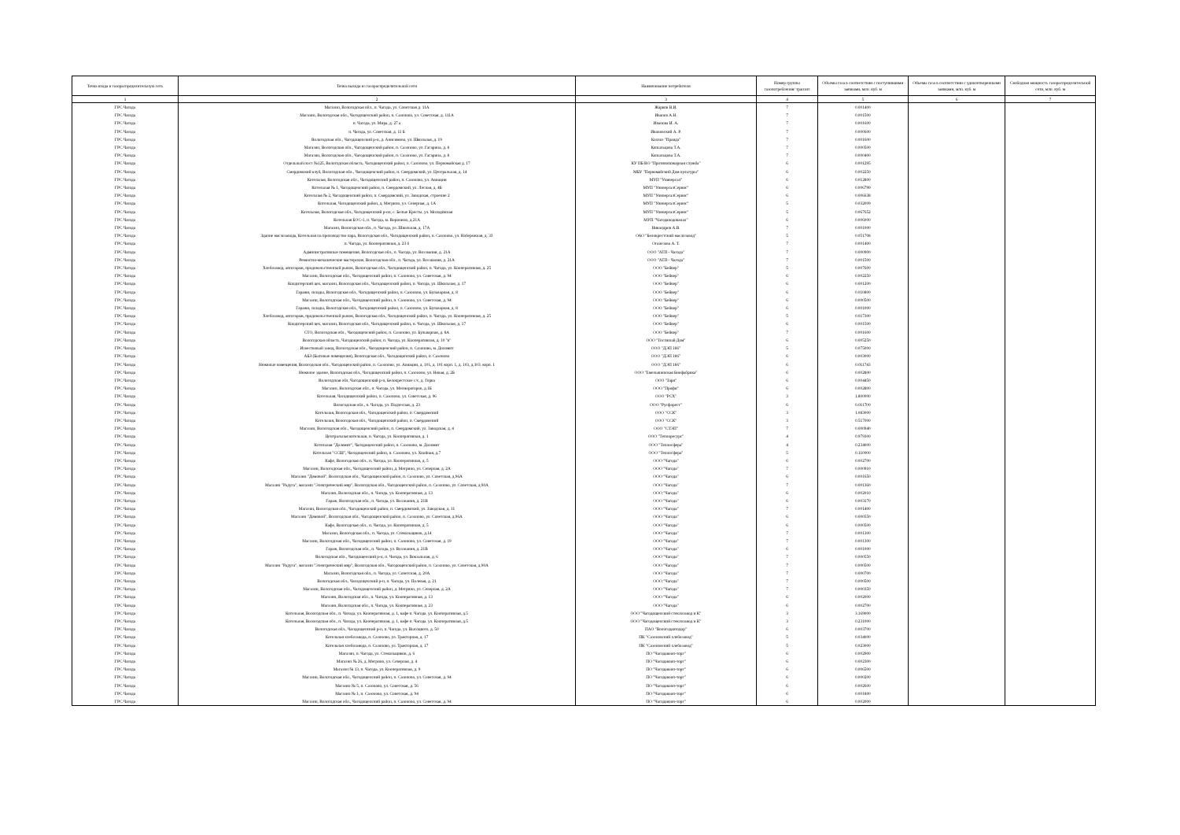| Точка входа в газораспределительную сеть | Точка выхода из газораспределительной сети | Наименование потребителя | Номер группы газопотребления/ транзит | Объемы газа в соответствии с поступившими заявками, млн. куб. м | Объемы газа в соответствии с удовлетворенными заявками, млн. куб. м | Свободная мощность газораспределительной сети, млн. куб. м |
| --- | --- | --- | --- | --- | --- | --- |
| 1 | 2 | 3 | 4 | 5 | 6 | 7 |
| ГРС Чагода | Магазин, Вологодская обл., п. Чагода, ул. Советская д. 11А | Жарков В.И. | 7 | 0.001400 | | |
| ГРС Чагода | Магазин, Вологодская обл., Чагодощенский район, п. Сазоново, ул. Советская, д. 111А | Иванов А.Н. | 7 | 0.001500 | | |
| ГРС Чагода | п. Чагода, ул. Мира, д. 27 а | Иванова И. А. | 7 | 0.001600 | | |
| ГРС Чагода | п. Чагода, ул. Советская, д. 11 Б | Ивановский А. Р. | 7 | 0.000600 | | |
| ГРС Чагода | Вологодская обл., Чагодощенский р-н, д. Анисимово, ул. Школьная, д. 19 | Колхоз "Правда" | 7 | 0.001600 | | |
| ГРС Чагода | Магазин, Вологодская обл., Чагодощенский район, п. Сазоново, ул. Гагарина, д. 8 | Копыльцова Т.А. | 7 | 0.000500 | | |
| ГРС Чагода | Магазин, Вологодская обл., Чагодощенский район, п. Сазоново, ул. Гагарина, д. 8 | Копыльцова Т.А. | 7 | 0.000400 | | |
| ГРС Чагода | Отдельный пост №125, Вологодская область, Чагодощенский район, п. Сазоново, ул. Первомайская д. 17 | КУ ПБ ВО "Противопожарная служба" | 6 | 0.001295 | | |
| ГРС Чагода | Смердомский клуб, Вологодская обл., Чагодощенский район, п. Смердомский, ул. Центральная, д. 14 | МБУ "Первомайский Дом культуры" | 6 | 0.002250 | | |
| ГРС Чагода | Котельная, Вологодская обл., Чагодощенский район, п. Сазоново, ул. Авиации | МУП "Универсал" | 6 | 0.012800 | | |
| ГРС Чагода | Котельная № 1, Чагодощенский район, п. Смердомский, ул. Лесная, д. 4Б | МУП "УниверсалСервис" | 6 | 0.006799 | | |
| ГРС Чагода | Котельная № 2, Чагодощенский район, п. Смердомский, ул. Заводская, строение 2 | МУП "УниверсалСервис" | 6 | 0.006638 | | |
| ГРС Чагода | Котельная, Чагодощенский район, д. Мегрино, ул. Северная, д. 1А | МУП "УниверсалСервис" | 5 | 0.032009 | | |
| ГРС Чагода | Котельная, Вологодская обл., Чагодощенский р-он, с. Белые Кресты, ул. Молодёжная | МУП "УниверсалСервис" | 5 | 0.067652 | | |
| ГРС Чагода | Котельная БОС-1, п. Чагода, м. Воронино, д.21А | МУП "Чагодаводоканал" | 6 | 0.006000 | | |
| ГРС Чагода | Магазин, Вологодская обл., п. Чагода, ул. Школьная, д. 17А | Никандров А.В. | 7 | 0.001000 | | |
| ГРС Чагода | Здание маслозавода, Котельная на производство пара, Вологодская обл., Чагодощенский район, п. Сазоново, ул. Набережная, д. 33 | ОАО "Белокрестский маслозавод" | 5 | 0.051708 | | |
| ГРС Чагода | п. Чагода, ул. Кооперативная, д. 23 б | Оганезова А. Т. | 7 | 0.001400 | | |
| ГРС Чагода | Административные помещения, Вологодская обл., п. Чагода, ул. Воззвания, д. 21А | ООО "АТП - Чагода" | 7 | 0.000900 | | |
| ГРС Чагода | Ремонтно-механические мастерские, Вологодская обл., п. Чагода, ул. Воззвания, д. 21А | ООО "АТП - Чагода" | 7 | 0.001500 | | |
| ГРС Чагода | Хлебозавод, автогараж, продовольственный рынок, Вологодская обл., Чагодощенский район, п. Чагода, ул. Кооперативная, д. 25 | ООО "Бейкер" | 5 | 0.007600 | | |
| ГРС Чагода | Магазин, Вологодская обл., Чагодощенский район, п. Сазоново, ул. Советская, д. 94 | ООО "Бейкер" | 6 | 0.002250 | | |
| ГРС Чагода | Кондитерский цех, магазин, Вологодская обл., Чагодощенский район, п. Чагода, ул. Школьная, д. 17 | ООО "Бейкер" | 6 | 0.001200 | | |
| ГРС Чагода | Гаражи, склады, Вологодская обл., Чагодощенский район, п. Сазоново, ул. Бульварная, д. 8 | ООО "Бейкер" | 6 | 0.010800 | | |
| ГРС Чагода | Магазин, Вологодская обл., Чагодощенский район, п. Сазоново, ул. Советская, д. 94 | ООО "Бейкер" | 6 | 0.000500 | | |
| ГРС Чагода | Гаражи, склады, Вологодская обл., Чагодощенский район, п. Сазоново, ул. Бульварная, д. 8 | ООО "Бейкер" | 6 | 0.001000 | | |
| ГРС Чагода | Хлебозавод, автогараж, продовольственный рынок, Вологодская обл., Чагодощенский район, п. Чагода, ул. Кооперативная, д. 25 | ООО "Бейкер" | 5 | 0.017300 | | |
| ГРС Чагода | Кондитерский цех, магазин, Вологодская обл., Чагодощенский район, п. Чагода, ул. Школьная, д. 17 | ООО "Бейкер" | 6 | 0.001500 | | |
| ГРС Чагода | СТО, Вологодская обл., Чагодощенский район, п. Сазоново, ул. Бульварная, д. 8А | ООО "Бейкер" | 7 | 0.001600 | | |
| ГРС Чагода | Вологодская область, Чагодощенский район, п. Чагода, ул. Кооперативная, д. 10 "в" | ООО "Гостиный Дом" | 6 | 0.005250 | | |
| ГРС Чагода | Известковый завод, Вологодская обл., Чагодощенский район, п. Сазоново, м. Доломит | ООО "ДЭП 186" | 5 | 0.075000 | | |
| ГРС Чагода | АБЗ (Бытовые помещения), Вологодская обл., Чагодощенский район, п. Сазоново | ООО "ДЭП 186" | 6 | 0.003000 | | |
| ГРС Чагода | Нежилые помещения, Вологодская обл., Чагодощенский район, п. Сазоново, ул. Авиации, д. 101, д. 101 корп. 1, д. 103, д.103. корп. 1 | ООО "ДЭП 186" | 6 | 0.011743 | | |
| ГРС Чагода | Нежилое здание, Вологодская обл., Чагодощенский район, п. Сазоново, ул. Новая, д. 2Б | ООО "Емельяновская Биофабрика" | 6 | 0.002800 | | |
| ГРС Чагода | Вологодская обл, Чагодощенский р-н, Белокрестское с/с, д. Горка | ООО "Заря" | 6 | 0.004450 | | |
| ГРС Чагода | Магазин, Вологодская обл., п. Чагода, ул. Мелиораторов, д.1Б | ООО "Профи" | 6 | 0.002800 | | |
| ГРС Чагода | Котельная, Чагодощенский район, п. Сазоново, ул. Советская, д. 96 | ООО "РСХ" | 3 | 1.800000 | | |
| ГРС Чагода | Вологодская обл., п. Чагода, ул. Подлесная, д. 23 | ООО "Русфорест" | 6 | 0.011700 | | |
| ГРС Чагода | Котельная, Вологодская обл., Чагодощенский район, п. Смердомский | ООО "ССК" | 3 | 1.083000 | | |
| ГРС Чагода | Котельная, Вологодская обл., Чагодощенский район, п. Смердомский | ООО "ССК" | 3 | 0.517000 | | |
| ГРС Чагода | Магазин, Вологодская обл., Чагодощенский район, п. Смердомский, ул. Заводская, д. 4 | ООО "СТЭП" | 7 | 0.000940 | | |
| ГРС Чагода | Центральная котельная, п. Чагода, ул. Кооперативная, д. 1 | ООО "Теплоресурс" | 4 | 0.979300 | | |
| ГРС Чагода | Котельная "Доломит", Чагодощенский район, п. Сазоново, м. Доломит | ООО "Теплосфера" | 4 | 0.234000 | | |
| ГРС Чагода | Котельная "ССШ", Чагодощенский район, п. Сазоново, ул. Хвойная, д.7 | ООО "Теплосфера" | 5 | 0.110000 | | |
| ГРС Чагода | Кафе, Вологодская обл., п. Чагода, ул. Кооперативная, д. 5 | ООО "Чагода" | 6 | 0.002700 | | |
| ГРС Чагода | Магазин, Вологодская обл., Чагодощенский район, д. Мегрино, ул. Северная, д. 2А | ООО "Чагода" | 7 | 0.000910 | | |
| ГРС Чагода | Магазин "Домовой", Вологодская обл., Чагодощенский район, п. Сазоново, ул. Советская, д.96А | ООО "Чагода" | 6 | 0.001650 | | |
| ГРС Чагода | Магазин "Радуга", магазин "Электрический мир", Вологодская обл., Чагодощенский район, п. Сазоново, ул. Советская, д.90А | ООО "Чагода" | 7 | 0.001360 | | |
| ГРС Чагода | Магазин, Вологодская обл., п. Чагода, ул. Кооперативная, д. 13 | ООО "Чагода" | 6 | 0.002010 | | |
| ГРС Чагода | Гараж, Вологодская обл., п. Чагода, ул. Воззвания, д. 21В | ООО "Чагода" | 6 | 0.003170 | | |
| ГРС Чагода | Магазин, Вологодская обл., Чагодощенский район, п. Смердомский, ул. Заводская, д. 11 | ООО "Чагода" | 7 | 0.001400 | | |
| ГРС Чагода | Магазин "Домовой", Вологодская обл., Чагодощенский район, п. Сазоново, ул. Советская, д.96А | ООО "Чагода" | 6 | 0.000550 | | |
| ГРС Чагода | Кафе, Вологодская обл., п. Чагода, ул. Кооперативная, д. 5 | ООО "Чагода" | 6 | 0.000500 | | |
| ГРС Чагода | Магазин, Вологодская обл., п. Чагода, ул. Стекольщиков, д.14 | ООО "Чагода" | 7 | 0.001300 | | |
| ГРС Чагода | Магазин, Вологодская обл., Чагодощенский район, п. Сазоново, ул. Советская, д. 19 | ООО "Чагода" | 7 | 0.001300 | | |
| ГРС Чагода | Гараж, Вологодская обл., п. Чагода, ул. Воззвания, д. 21В | ООО "Чагода" | 6 | 0.001000 | | |
| ГРС Чагода | Вологодская обл., Чагодощенский р-н, п. Чагода, ул. Вокзальная, д. 6 | ООО "Чагода" | 7 | 0.000550 | | |
| ГРС Чагода | Магазин "Радуга", магазин "Электрический мир", Вологодская обл., Чагодощенский район, п. Сазоново, ул. Советская, д.90А | ООО "Чагода" | 7 | 0.000500 | | |
| ГРС Чагода | Магазин, Вологодская обл., п. Чагода, ул. Советская, д. 20А | ООО "Чагода" | 7 | 0.000700 | | |
| ГРС Чагода | Вологодская обл., Чагодощенский р-н, п. Чагода, ул. Полевая, д. 21 | ООО "Чагода" | 7 | 0.000500 | | |
| ГРС Чагода | Магазин, Вологодская обл., Чагодощенский район, д. Мегрино, ул. Северная, д. 2А | ООО "Чагода" | 7 | 0.000350 | | |
| ГРС Чагода | Магазин, Вологодская обл., п. Чагода, ул. Кооперативная, д. 13 | ООО "Чагода" | 6 | 0.002000 | | |
| ГРС Чагода | Магазин, Вологодская обл., п. Чагода, ул. Кооперативная, д. 23 | ООО "Чагода" | 6 | 0.002700 | | |
| ГРС Чагода | Котельная, Вологодская обл., п. Чагода, ул. Кооперативная, д. 1, кафе п. Чагода. ул. Кооперативная, д.5 | ООО "Чагодощенский стеклозавод и К" | 3 | 3.169000 | | |
| ГРС Чагода | Котельная, Вологодская обл., п. Чагода, ул. Кооперативная, д. 1, кафе п. Чагода. ул. Кооперативная, д.5 | ООО "Чагодощенский стеклозавод и К" | 3 | 0.231000 | | |
| ГРС Чагода | Вологодская обл., Чагодощенский р-н, п. Чагода, ул. Высоцкого, д. 50 | ПАО "Вологодавтодор" | 6 | 0.003700 | | |
| ГРС Чагода | Котельная хлебозавода, п. Сазоново, ул. Тракторная, д. 17 | ПК "Сазоновский хлебозавод" | 5 | 0.034000 | | |
| ГРС Чагода | Котельная хлебозавода, п. Сазоново, ул. Тракторная, д. 17 | ПК "Сазоновский хлебозавод" | 5 | 0.023000 | | |
| ГРС Чагода | Магазин, п. Чагода, ул. Стекольщиков, д. 6 | ПО "Чагодакооп-торг" | 6 | 0.002900 | | |
| ГРС Чагода | Магазин № 26, д. Мегрино, ул. Северная, д. 4 | ПО "Чагодакооп-торг" | 6 | 0.002300 | | |
| ГРС Чагода | Магазин № 13, п. Чагода, ул. Кооперативная, д. 9 | ПО "Чагодакооп-торг" | 6 | 0.006500 | | |
| ГРС Чагода | Магазин, Вологодская обл., Чагодощенский район, п. Сазоново, ул. Советская, д. 94 | ПО "Чагодакооп-торг" | 6 | 0.000200 | | |
| ГРС Чагода | Магазин № 5, п. Сазоново, ул. Советская, д. 56 | ПО "Чагодакооп-торг" | 6 | 0.002600 | | |
| ГРС Чагода | Магазин № 1, п. Сазоново, ул. Советская, д. 94 | ПО "Чагодакооп-торг" | 6 | 0.001800 | | |
| ГРС Чагода | Магазин, Вологодская обл., Чагодощенский район, п. Сазоново, ул. Советская, д. 94 | ПО "Чагодакооп-торг" | 6 | 0.002000 | | |